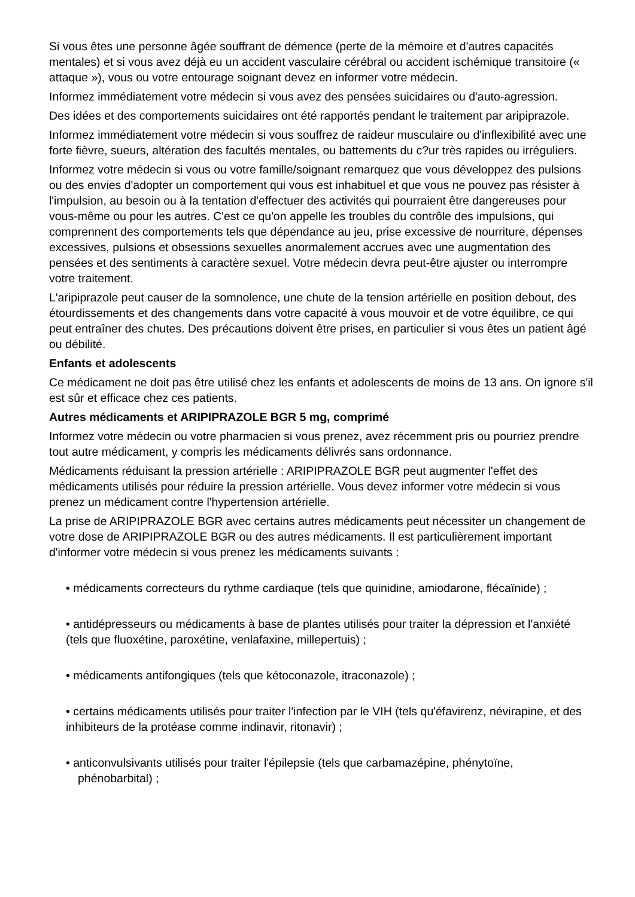Si vous êtes une personne âgée souffrant de démence (perte de la mémoire et d'autres capacités mentales) et si vous avez déjà eu un accident vasculaire cérébral ou accident ischémique transitoire (« attaque »), vous ou votre entourage soignant devez en informer votre médecin.
Informez immédiatement votre médecin si vous avez des pensées suicidaires ou d'auto-agression.
Des idées et des comportements suicidaires ont été rapportés pendant le traitement par aripiprazole.
Informez immédiatement votre médecin si vous souffrez de raideur musculaire ou d'inflexibilité avec une forte fièvre, sueurs, altération des facultés mentales, ou battements du c?ur très rapides ou irréguliers.
Informez votre médecin si vous ou votre famille/soignant remarquez que vous développez des pulsions ou des envies d'adopter un comportement qui vous est inhabituel et que vous ne pouvez pas résister à l'impulsion, au besoin ou à la tentation d'effectuer des activités qui pourraient être dangereuses pour vous-même ou pour les autres. C'est ce qu'on appelle les troubles du contrôle des impulsions, qui comprennent des comportements tels que dépendance au jeu, prise excessive de nourriture, dépenses excessives, pulsions et obsessions sexuelles anormalement accrues avec une augmentation des pensées et des sentiments à caractère sexuel. Votre médecin devra peut-être ajuster ou interrompre votre traitement.
L'aripiprazole peut causer de la somnolence, une chute de la tension artérielle en position debout, des étourdissements et des changements dans votre capacité à vous mouvoir et de votre équilibre, ce qui peut entraîner des chutes. Des précautions doivent être prises, en particulier si vous êtes un patient âgé ou débilité.
Enfants et adolescents
Ce médicament ne doit pas être utilisé chez les enfants et adolescents de moins de 13 ans. On ignore s'il est sûr et efficace chez ces patients.
Autres médicaments et ARIPIPRAZOLE BGR 5 mg, comprimé
Informez votre médecin ou votre pharmacien si vous prenez, avez récemment pris ou pourriez prendre tout autre médicament, y compris les médicaments délivrés sans ordonnance.
Médicaments réduisant la pression artérielle : ARIPIPRAZOLE BGR peut augmenter l'effet des médicaments utilisés pour réduire la pression artérielle. Vous devez informer votre médecin si vous prenez un médicament contre l'hypertension artérielle.
La prise de ARIPIPRAZOLE BGR avec certains autres médicaments peut nécessiter un changement de votre dose de ARIPIPRAZOLE BGR ou des autres médicaments. Il est particulièrement important d'informer votre médecin si vous prenez les médicaments suivants :
• médicaments correcteurs du rythme cardiaque (tels que quinidine, amiodarone, flécaïnide) ;
• antidépresseurs ou médicaments à base de plantes utilisés pour traiter la dépression et l'anxiété (tels que fluoxétine, paroxétine, venlafaxine, millepertuis) ;
• médicaments antifongiques (tels que kétoconazole, itraconazole) ;
• certains médicaments utilisés pour traiter l'infection par le VIH (tels qu'éfavirenz, névirapine, et des inhibiteurs de la protéase comme indinavir, ritonavir) ;
• anticonvulsivants utilisés pour traiter l'épilepsie (tels que carbamazépine, phénytoïne,
phénobarbital) ;